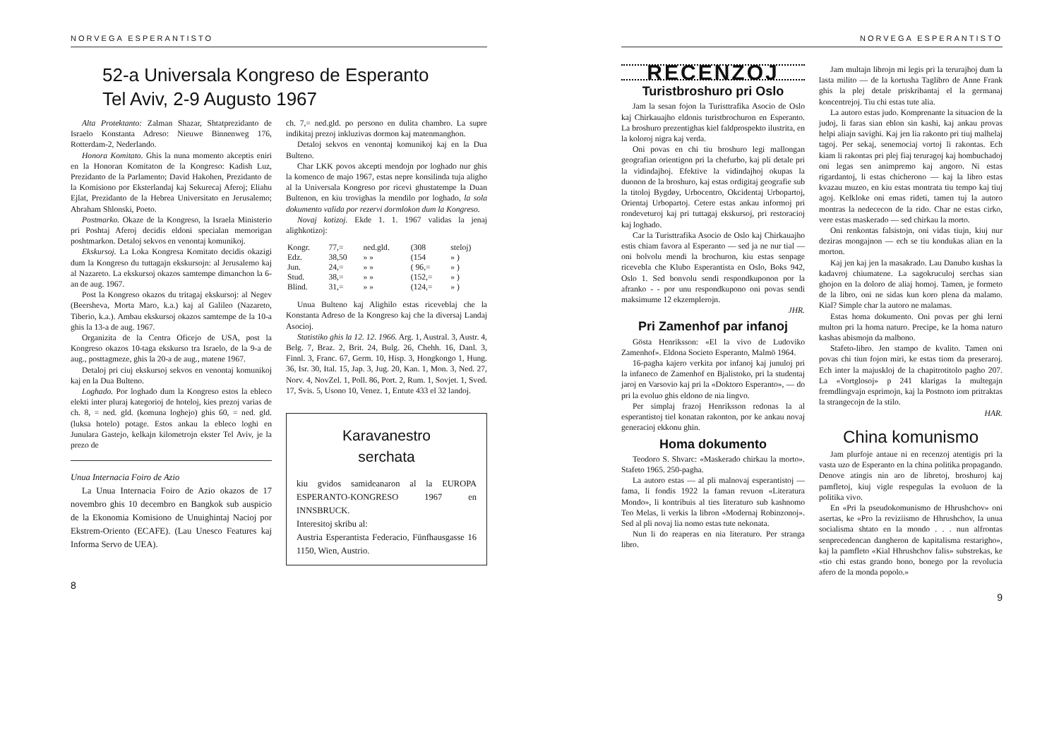NORVEGA ESPERANTISTO
52-a Universala Kongreso de Esperanto
Tel Aviv, 2-9 Augusto 1967
Alta Protektanto: Zalman Shazar, Shtatprezidanto de Israelo Konstanta Adreso: Nieuwe Binnenweg 176, Rotterdam-2, Nederlando.
Honora Komitato. Ghis la nuna momento akceptis eniri en la Honoran Komitaton de la Kongreso: Kadish Luz, Prezidanto de la Parlamento; David Hakohen, Prezidanto de la Komisiono por Eksterlandaj kaj Sekurecaj Aferoj; Eliahu Ejlat, Prezidanto de la Hebrea Universitato en Jerusalemo; Abraham Shlonski, Poeto.
Postmarko. Okaze de la Kongreso, la Israela Ministerio pri Poshtaj Aferoj decidis eldoni specialan memorigan poshtmarkon. Detaloj sekvos en venontaj komunikoj.
Ekskursoj. La Loka Kongresa Komitato decidis okazigi dum la Kongreso du tuttagajn ekskursojn: al Jerusalemo kaj al Nazareto. La ekskursoj okazos samtempe dimanchon la 6-an de aug. 1967.
Post la Kongreso okazos du tritagaj ekskursoj: al Negev (Beersheva, Morta Maro, k.a.) kaj al Galileo (Nazareto, Tiberio, k.a.). Ambau ekskursoj okazos samtempe de la 10-a ghis la 13-a de aug. 1967.
Organizita de la Centra Oficejo de USA, post la Kongreso okazos 10-taga ekskurso tra Israelo, de la 9-a de aug., posttagmeze, ghis la 20-a de aug., matene 1967.
Detaloj pri ciuj ekskursoj sekvos en venontaj komunikoj kaj en la Dua Bulteno.
Loghado. Por loghado dum la Kongreso estos la ebleco elekti inter pluraj kategorioj de hoteloj, kies prezoj varias de ch. 8, = ned. gld. (komuna loghejo) ghis 60, = ned. gld. (luksa hotelo) potage. Estos ankau la ebleco loghi en Junulara Gastejo, kelkajn kilometrojn ekster Tel Aviv, je la prezo de
Unua Internacia Foiro de Azio
La Unua Internacia Foiro de Azio okazos de 17 novembro ghis 10 decembro en Bangkok sub auspicio de la Ekonomia Komisiono de Unuighintaj Nacioj por Ekstrem-Oriento (ECAFE). (Lau Unesco Features kaj Informa Servo de UEA).
ch. 7,= ned.gld. po persono en dulita chambro. La supre indikitaj prezoj inkluzivas dormon kaj matenmanghon.
Detaloj sekvos en venontaj komunikoj kaj en la Dua Bulteno.
Char LKK povos akcepti mendojn por loghado nur ghis la komenco de majo 1967, estas nepre konsilinda tuja aligho al la Universala Kongreso por ricevi ghustatempe la Duan Bultenon, en kiu trovighas la mendilo por loghado, la sola dokumento valida por rezervi dormlokon dum la Kongreso.
Novaj kotizoj. Ekde 1. 1. 1967 validas la jenaj alighkotizoj:
| Kongr. | 77,= | ned.gld. | (308 | steloj) |
| Edz. | 38,50 | » » | (154 | » ) |
| Jun. | 24,= | » » | ( 96,= | » ) |
| Stud. | 38,= | » » | (152,= | » ) |
| Blind. | 31,= | » » | (124,= | » ) |
Unua Bulteno kaj Alighilo estas riceveblaj che la Konstanta Adreso de la Kongreso kaj che la diversaj Landaj Asocioj.
Statistiko ghis la 12. 12. 1966. Arg. 1, Austral. 3, Austr. 4, Belg. 7, Braz. 2, Brit. 24, Bulg. 26, Chehh. 16, Danl. 3, Finnl. 3, Franc. 67, Germ. 10, Hisp. 3, Hongkongo 1, Hung. 36, Isr. 30, Ital. 15, Jap. 3, Jug. 20, Kan. 1, Mon. 3, Ned. 27, Norv. 4, NovZel. 1, Poll. 86, Port. 2, Rum. 1, Sovjet. 1, Sved. 17, Svis. 5, Usono 10, Venez. 1, Entute 433 el 32 landoj.
Karavanestro
serchata
kiu gvidos samideanaron al la EUROPA ESPERANTO-KONGRESO 1967 en INNSBRUCK.
Interesitoj skribu al:
Austria Esperantista Federacio, Fünfhausgasse 16 1150, Wien, Austrio.
8
NORVEGA ESPERANTISTO
RECENZOJ
Turistbroshuro pri Oslo
Jam la sesan fojon la Turisttrafika Asocio de Oslo kaj Chirkauajho eldonis turistbrochuron en Esperanto. La broshuro prezentighas kiel faldprospekto ilustrita, en la koloroj nigra kaj verda.
Oni povas en chi tiu broshuro legi mallongan geografian orientigon pri la chefurbo, kaj pli detale pri la vidindajhoj. Efektive la vidindajhoj okupas la duonon de la broshuro, kaj estas ordigitaj geografie sub la titoloj Bygdøy, Urbocentro, Okcidentaj Urbopartoj, Orientaj Urbopartoj. Cetere estas ankau informoj pri rondeveturoj kaj pri tuttagaj ekskursoj, pri restoracioj kaj loghado.
Car la Turisttrafika Asocio de Oslo kaj Chirkauajho estis chiam favora al Esperanto — sed ja ne nur tial — oni bolvolu mendi la brochuron, kiu estas senpage ricevebla che Klubo Esperantista en Oslo, Boks 942, Oslo 1. Sed bonvolu sendi respondkuponon por la afranko - - por unu respondkupono oni povas sendi maksimume 12 ekzemplerojn.
JHR.
Pri Zamenhof par infanoj
Gösta Henriksson: «El la vivo de Ludoviko Zamenhof». Eldona Societo Esperanto, Malmö 1964.
16-pagha kajero verkita por infanoj kaj junuloj pri la infaneco de Zamenhof en Bjalistoko, pri la studentaj jaroj en Varsovio kaj pri la «Doktoro Esperanto», — do pri la evoluo ghis eldono de nia lingvo.
Per simplaj frazoj Henriksson redonas la al esperantistoj tiel konatan rakonton, por ke ankau novaj generacioj ekkonu ghin.
Homa dokumento
Teodoro S. Shvarc: «Maskerado chirkau la morto». Stafeto 1965. 250-pagha.
La autoro estas — al pli malnovaj esperantistoj — fama, li fondis 1922 la faman revuon «Literatura Mondo», li kontribuis al ties literaturo sub kashnomo Teo Melas, li verkis la libron «Modernaj Robinzonoj». Sed al pli novaj lia nomo estas tute nekonata.
Nun li do reaperas en nia literaturo. Per stranga libro.
Jam multajn librojn mi legis pri la terurajhoj dum la lasta milito — de la kortusha Taglibro de Anne Frank ghis la plej detale priskribantaj el la germanaj koncentrejoj. Tiu chi estas tute alia.
La autoro estas judo. Komprenante la situacion de la judoj, li faras sian eblon sin kashi, kaj ankau provas helpi aliajn savighi. Kaj jen lia rakonto pri tiuj malhelaj tagoj. Per sekaj, senemociaj vortoj li rakontas. Ech kiam li rakontas pri plej fiaj teruragoj kaj hombuchadoj oni legas sen animpremo kaj angoro. Ni estas rigardantoj, li estas chicherono — kaj la libro estas kvazau muzeo, en kiu estas montrata tiu tempo kaj tiuj agoj. Kelkloke oni emas rideti, tamen tuj la autoro montras la nedececon de la rido. Char ne estas cirko, vere estas maskerado — sed chirkau la morto.
Oni renkontas falsistojn, oni vidas tiujn, kiuj nur deziras mongajnon — ech se tiu kondukas alian en la morton.
Kaj jen kaj jen la masakrado. Lau Danubo kushas la kadavroj chiumatene. La sagokruculoj serchas sian ghojon en la doloro de aliaj homoj. Tamen, je formeto de la libro, oni ne sidas kun koro plena da malamo. Kial? Simple char la autoro ne malamas.
Estas homa dokumento. Oni povas per ghi lerni multon pri la homa naturo. Precipe, ke la homa naturo kashas abismojn da malbono.
Stafeto-libro. Jen stampo de kvalito. Tamen oni povas chi tiun fojon miri, ke estas tiom da preseraroj. Ech inter la majuskloj de la chapitrotitolo pagho 207. La «Vortglosoj» p 241 klarigas la multegajn fremdlingvajn esprimojn, kaj la Postnoto iom pritraktas la strangecojn de la stilo.
HAR.
China komunismo
Jam plurfoje antaue ni en recenzoj atentigis pri la vasta uzo de Esperanto en la china politika propagando. Denove atingis nin aro de libretoj, broshuroj kaj pamfletoj, kiuj vigle respegulas la evoluon de la politika vivo.
En «Pri la pseudokomunismo de Hhrushchov» oni asertas, ke «Pro la reviziismo de Hhrushchov, la unua socialisma shtato en la mondo . . . nun alfrontas senprecedencan dangheron de kapitalisma restarigho», kaj la pamfleto «Kial Hhrushchov falis» substrekas, ke «tio chi estas grando bono, bonego por la revolucia afero de la monda popolo.»
9